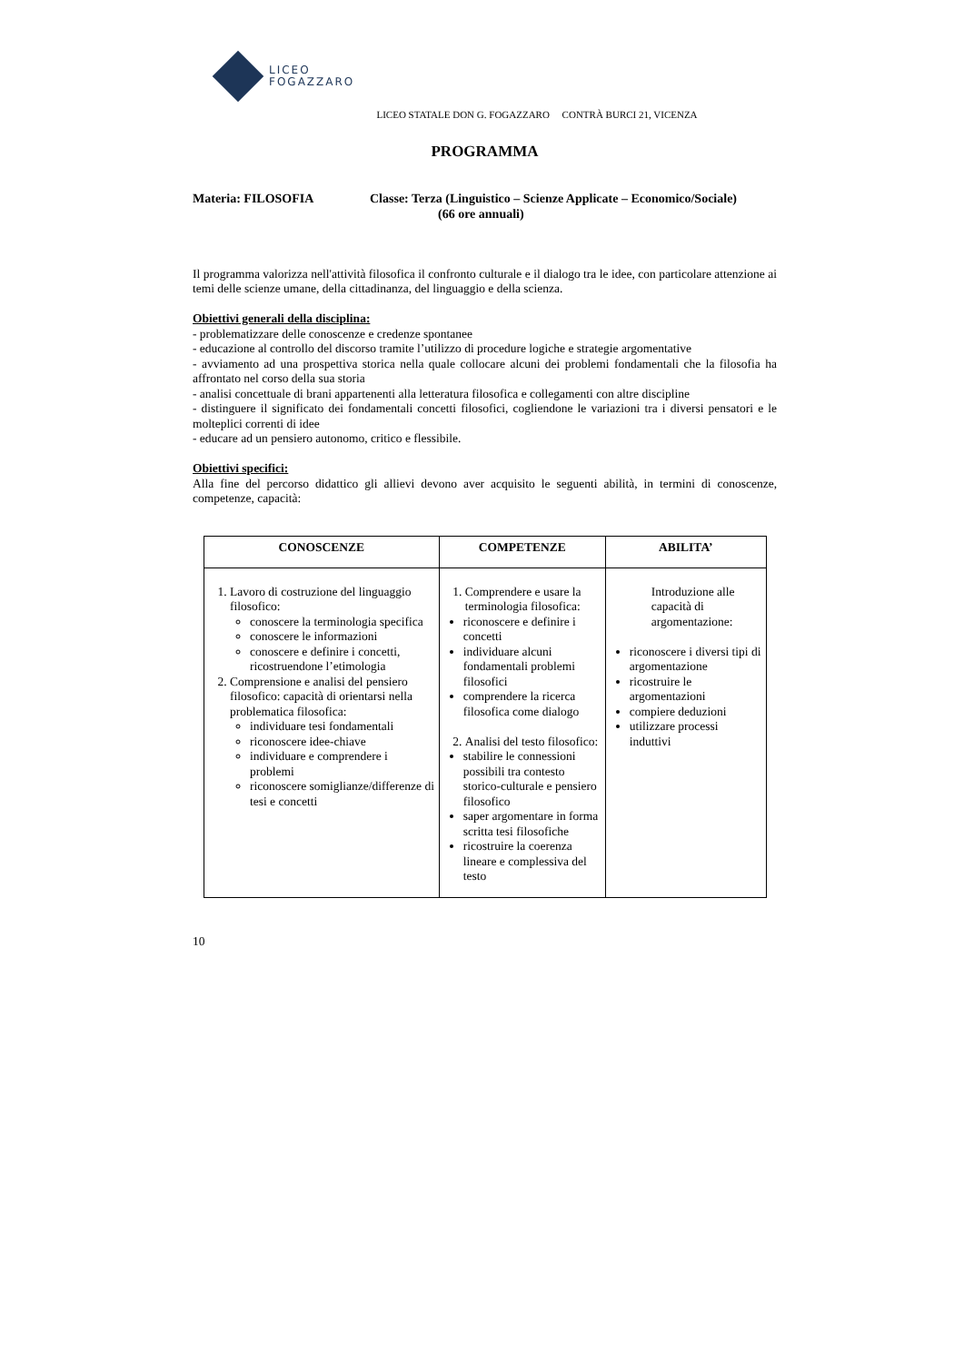LICEO
FOGAZZARO
LICEO STATALE DON G. FOGAZZARO CONTRÀ BURCI 21, VICENZA
PROGRAMMA
Materia: FILOSOFIA Classe: Terza (Linguistico – Scienze Applicate – Economico/Sociale)
(66 ore annuali)
Il programma valorizza nell'attività filosofica il confronto culturale e il dialogo tra le idee, con particolare attenzione ai temi delle scienze umane, della cittadinanza, del linguaggio e della scienza.
Obiettivi generali della disciplina:
- problematizzare delle conoscenze e credenze spontanee
- educazione al controllo del discorso tramite l’utilizzo di procedure logiche e strategie argomentative
- avviamento ad una prospettiva storica nella quale collocare alcuni dei problemi fondamentali che la filosofia ha affrontato nel corso della sua storia
- analisi concettuale di brani appartenenti alla letteratura filosofica e collegamenti con altre discipline
- distinguere il significato dei fondamentali concetti filosofici, cogliendone le variazioni tra i diversi pensatori e le molteplici correnti di idee
- educare ad un pensiero autonomo, critico e flessibile.
Obiettivi specifici:
Alla fine del percorso didattico gli allievi devono aver acquisito le seguenti abilità, in termini di conoscenze, competenze, capacità:
| CONOSCENZE | COMPETENZE | ABILITA’ |
| --- | --- | --- |
| 1. Lavoro di costruzione del linguaggio filosofico: conoscere la terminologia specifica conoscere le informazioni conoscere e definire i concetti, ricostruendone l’etimologia 2. Comprensione e analisi del pensiero filosofico: capacità di orientarsi nella problematica filosofica: individuare tesi fondamentali riconoscere idee-chiave individuare e comprendere i problemi riconoscere somiglianze/differenze di tesi e concetti | 1. Comprendere e usare la terminologia filosofica: riconoscere e definire i concetti individuare alcuni fondamentali problemi filosofici comprendere la ricerca filosofica come dialogo 2. Analisi del testo filosofico: stabilire le connessioni possibili tra contesto storico-culturale e pensiero filosofico saper argomentare in forma scritta tesi filosofiche ricostruire la coerenza lineare e complessiva del testo | Introduzione alle capacità di argomentazione: riconoscere i diversi tipi di argomentazione ricostruire le argomentazioni compiere deduzioni utilizzare processi induttivi |
10